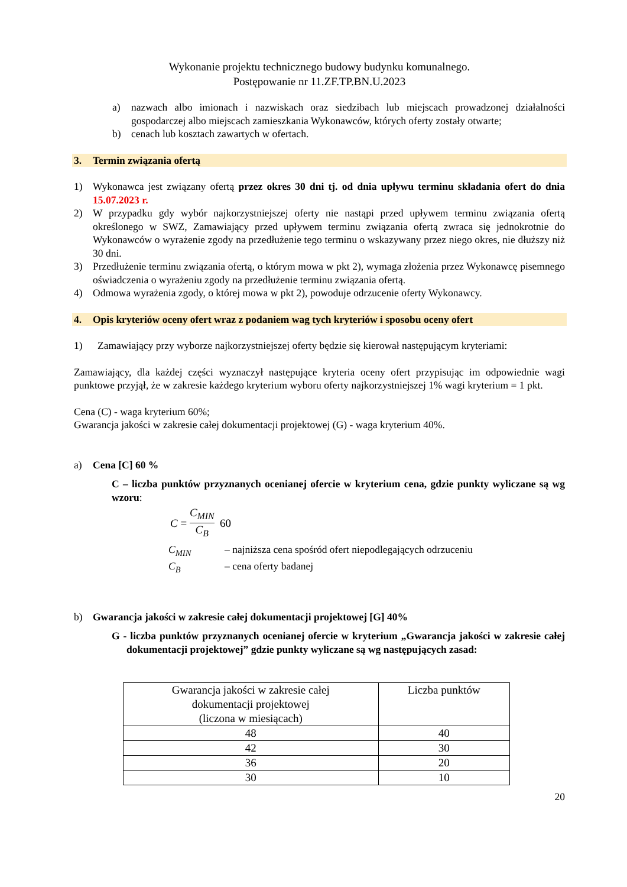Wykonanie projektu technicznego budowy budynku komunalnego.
Postępowanie nr 11.ZF.TP.BN.U.2023
a) nazwach albo imionach i nazwiskach oraz siedzibach lub miejscach prowadzonej działalności gospodarczej albo miejscach zamieszkania Wykonawców, których oferty zostały otwarte;
b) cenach lub kosztach zawartych w ofertach.
3. Termin związania ofertą
1) Wykonawca jest związany ofertą przez okres 30 dni tj. od dnia upływu terminu składania ofert do dnia 15.07.2023 r.
2) W przypadku gdy wybór najkorzystniejszej oferty nie nastąpi przed upływem terminu związania ofertą określonego w SWZ, Zamawiający przed upływem terminu związania ofertą zwraca się jednokrotnie do Wykonawców o wyrażenie zgody na przedłużenie tego terminu o wskazywany przez niego okres, nie dłuższy niż 30 dni.
3) Przedłużenie terminu związania ofertą, o którym mowa w pkt 2), wymaga złożenia przez Wykonawcę pisemnego oświadczenia o wyrażeniu zgody na przedłużenie terminu związania ofertą.
4) Odmowa wyrażenia zgody, o której mowa w pkt 2), powoduje odrzucenie oferty Wykonawcy.
4. Opis kryteriów oceny ofert wraz z podaniem wag tych kryteriów i sposobu oceny ofert
1) Zamawiający przy wyborze najkorzystniejszej oferty będzie się kierował następującym kryteriami:
Zamawiający, dla każdej części wyznaczył następujące kryteria oceny ofert przypisując im odpowiednie wagi punktowe przyjął, że w zakresie każdego kryterium wyboru oferty najkorzystniejszej 1% wagi kryterium = 1 pkt.
Cena (C) - waga kryterium 60%;
Gwarancja jakości w zakresie całej dokumentacji projektowej (G) - waga kryterium 40%.
a) Cena [C] 60 %
C – liczba punktów przyznanych ocenianej ofercie w kryterium cena, gdzie punkty wyliczane są wg wzoru:
C = C<sub>MIN</sub> C<sub>B</sub> 60
C<sub>MIN</sub> – najniższa cena spośród ofert niepodlegających odrzuceniu
C<sub>B</sub> – cena oferty badanej
b) Gwarancja jakości w zakresie całej dokumentacji projektowej [G] 40%
G - liczba punktów przyznanych ocenianej ofercie w kryterium „Gwarancja jakości w zakresie całej dokumentacji projektowej” gdzie punkty wyliczane są wg następujących zasad:
| Gwarancja jakości w zakresie całej dokumentacji projektowej (liczona w miesiącach) | Liczba punktów |
| 48 | 40 |
| 42 | 30 |
| 36 | 20 |
| 30 | 10 |
20